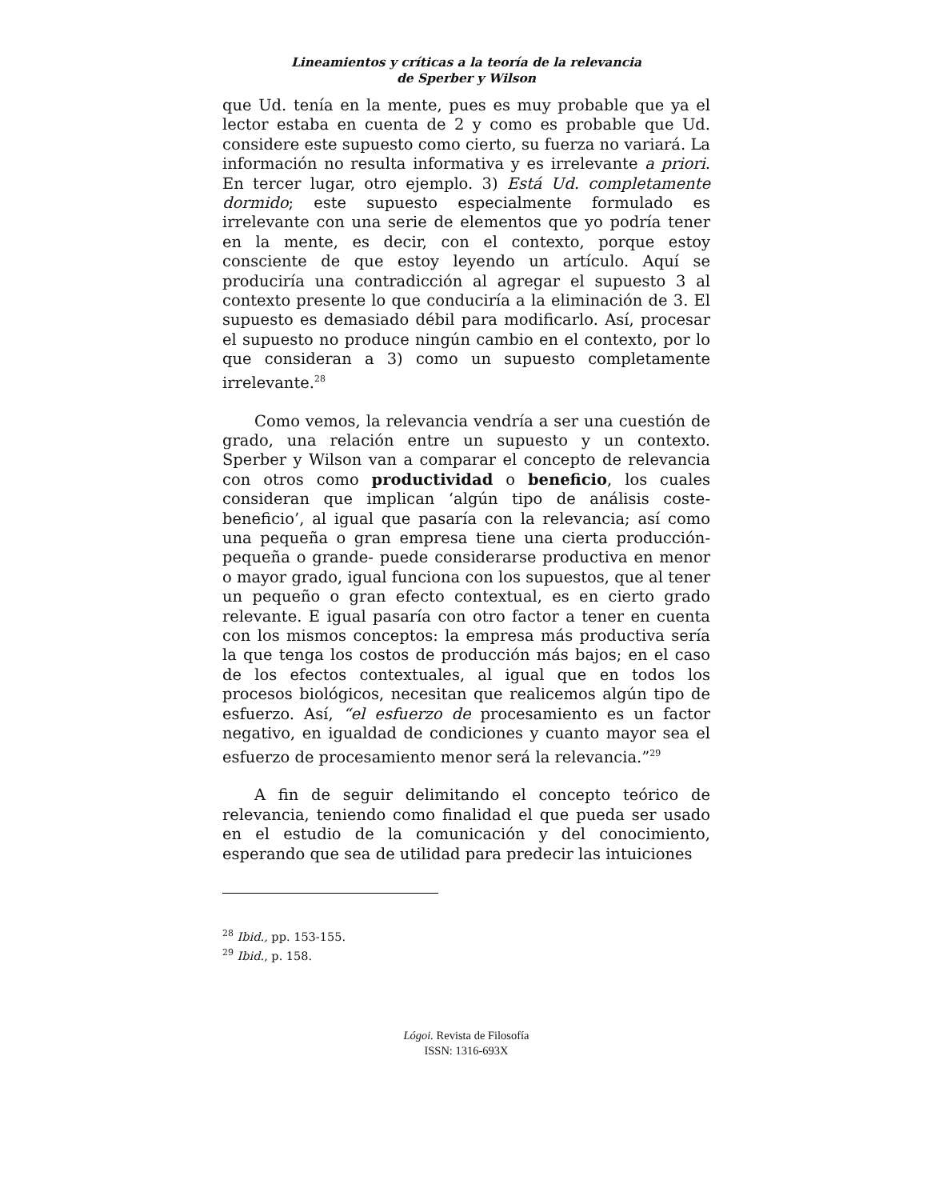Lineamientos y críticas a la teoría de la relevancia
de Sperber y Wilson
que Ud. tenía en la mente, pues es muy probable que ya el lector estaba en cuenta de 2 y como es probable que Ud. considere este supuesto como cierto, su fuerza no variará. La información no resulta informativa y es irrelevante a priori. En tercer lugar, otro ejemplo. 3) Está Ud. completamente dormido; este supuesto especialmente formulado es irrelevante con una serie de elementos que yo podría tener en la mente, es decir, con el contexto, porque estoy consciente de que estoy leyendo un artículo. Aquí se produciría una contradicción al agregar el supuesto 3 al contexto presente lo que conduciría a la eliminación de 3. El supuesto es demasiado débil para modificarlo. Así, procesar el supuesto no produce ningún cambio en el contexto, por lo que consideran a 3) como un supuesto completamente irrelevante.<sup>28</sup>
Como vemos, la relevancia vendría a ser una cuestión de grado, una relación entre un supuesto y un contexto. Sperber y Wilson van a comparar el concepto de relevancia con otros como productividad o beneficio, los cuales consideran que implican ‘algún tipo de análisis coste-beneficio’, al igual que pasaría con la relevancia; así como una pequeña o gran empresa tiene una cierta producción-pequeña o grande- puede considerarse productiva en menor o mayor grado, igual funciona con los supuestos, que al tener un pequeño o gran efecto contextual, es en cierto grado relevante. E igual pasaría con otro factor a tener en cuenta con los mismos conceptos: la empresa más productiva sería la que tenga los costos de producción más bajos; en el caso de los efectos contextuales, al igual que en todos los procesos biológicos, necesitan que realicemos algún tipo de esfuerzo. Así, “el esfuerzo de procesamiento es un factor negativo, en igualdad de condiciones y cuanto mayor sea el esfuerzo de procesamiento menor será la relevancia.”<sup>29</sup>
A fin de seguir delimitando el concepto teórico de relevancia, teniendo como finalidad el que pueda ser usado en el estudio de la comunicación y del conocimiento, esperando que sea de utilidad para predecir las intuiciones
<sup>28</sup> Ibid., pp. 153-155.
<sup>29</sup> Ibid., p. 158.
Lógoi. Revista de Filosofía
ISSN: 1316-693X